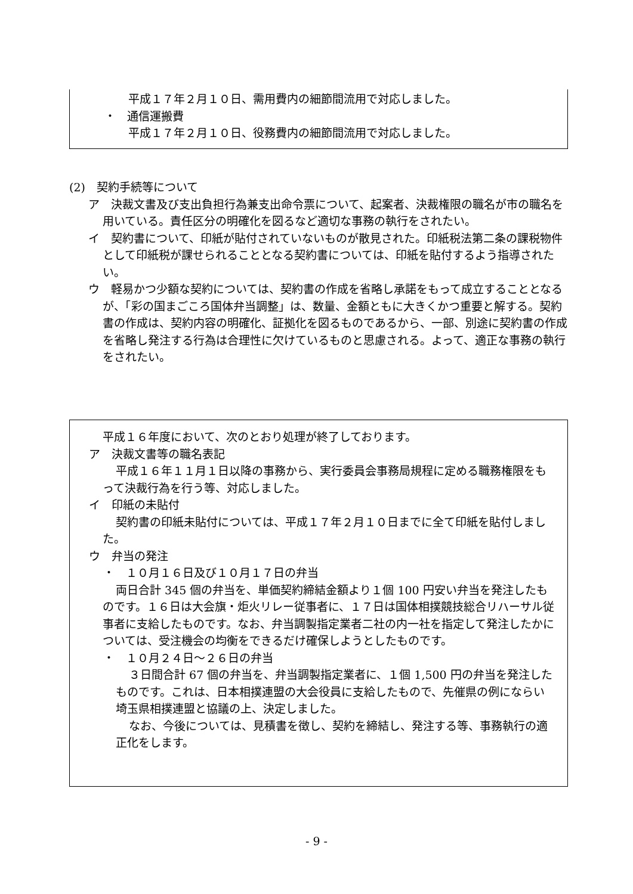平成１７年２月１０日、需用費内の細節間流用で対応しました。
・　通信運搬費
平成１７年２月１０日、役務費内の細節間流用で対応しました。
(2)　契約手続等について
ア　決裁文書及び支出負担行為兼支出命令票について、起案者、決裁権限の職名が市の職名を用いている。責任区分の明確化を図るなど適切な事務の執行をされたい。
イ　契約書について、印紙が貼付されていないものが散見された。印紙税法第二条の課税物件として印紙税が課せられることとなる契約書については、印紙を貼付するよう指導されたい。
ウ　軽易かつ少額な契約については、契約書の作成を省略し承諾をもって成立することとなるが、「彩の国まごころ国体弁当調整」は、数量、金額ともに大きくかつ重要と解する。契約書の作成は、契約内容の明確化、証拠化を図るものであるから、一部、別途に契約書の作成を省略し発注する行為は合理性に欠けているものと思慮される。よって、適正な事務の執行をされたい。
平成１６年度において、次のとおり処理が終了しております。
ア　決裁文書等の職名表記
平成１６年１１月１日以降の事務から、実行委員会事務局規程に定める職務権限をもって決裁行為を行う等、対応しました。
イ　印紙の未貼付
契約書の印紙未貼付については、平成１７年２月１０日までに全て印紙を貼付しました。
ウ　弁当の発注
・　１０月１６日及び１０月１７日の弁当
両日合計 345 個の弁当を、単価契約締結金額より１個 100 円安い弁当を発注したものです。１６日は大会旗・炬火リレー従事者に、１７日は国体相撲競技総合リハーサル従事者に支給したものです。なお、弁当調製指定業者二社の内一社を指定して発注したかについては、受注機会の均衡をできるだけ確保しようとしたものです。
・　１０月２４日～２６日の弁当
３日間合計 67 個の弁当を、弁当調製指定業者に、１個 1,500 円の弁当を発注したものです。これは、日本相撲連盟の大会役員に支給したもので、先催県の例にならい埼玉県相撲連盟と協議の上、決定しました。
なお、今後については、見積書を徴し、契約を締結し、発注する等、事務執行の適正化をします。
- 9 -